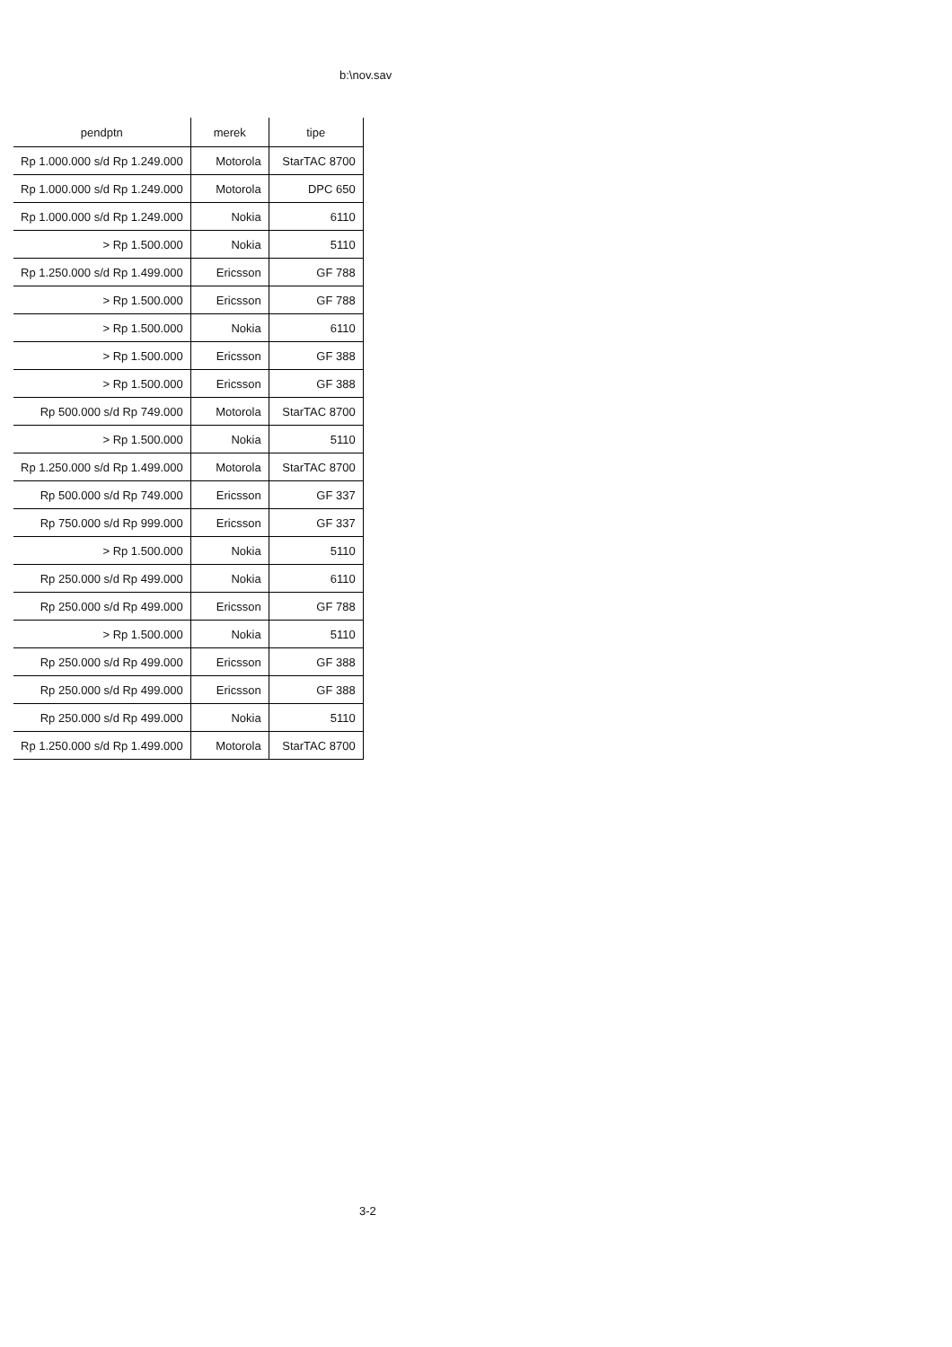b:\nov.sav
| pendptn | merek | tipe |
| --- | --- | --- |
| Rp 1.000.000 s/d Rp 1.249.000 | Motorola | StarTAC 8700 |
| Rp 1.000.000 s/d Rp 1.249.000 | Motorola | DPC 650 |
| Rp 1.000.000 s/d Rp 1.249.000 | Nokia | 6110 |
| > Rp 1.500.000 | Nokia | 5110 |
| Rp 1.250.000 s/d Rp 1.499.000 | Ericsson | GF 788 |
| > Rp 1.500.000 | Ericsson | GF 788 |
| > Rp 1.500.000 | Nokia | 6110 |
| > Rp 1.500.000 | Ericsson | GF 388 |
| > Rp 1.500.000 | Ericsson | GF 388 |
| Rp 500.000 s/d Rp 749.000 | Motorola | StarTAC 8700 |
| > Rp 1.500.000 | Nokia | 5110 |
| Rp 1.250.000 s/d Rp 1.499.000 | Motorola | StarTAC 8700 |
| Rp 500.000 s/d Rp 749.000 | Ericsson | GF 337 |
| Rp 750.000 s/d Rp 999.000 | Ericsson | GF 337 |
| > Rp 1.500.000 | Nokia | 5110 |
| Rp 250.000 s/d Rp 499.000 | Nokia | 6110 |
| Rp 250.000 s/d Rp 499.000 | Ericsson | GF 788 |
| > Rp 1.500.000 | Nokia | 5110 |
| Rp 250.000 s/d Rp 499.000 | Ericsson | GF 388 |
| Rp 250.000 s/d Rp 499.000 | Ericsson | GF 388 |
| Rp 250.000 s/d Rp 499.000 | Nokia | 5110 |
| Rp 1.250.000 s/d Rp 1.499.000 | Motorola | StarTAC 8700 |
3-2